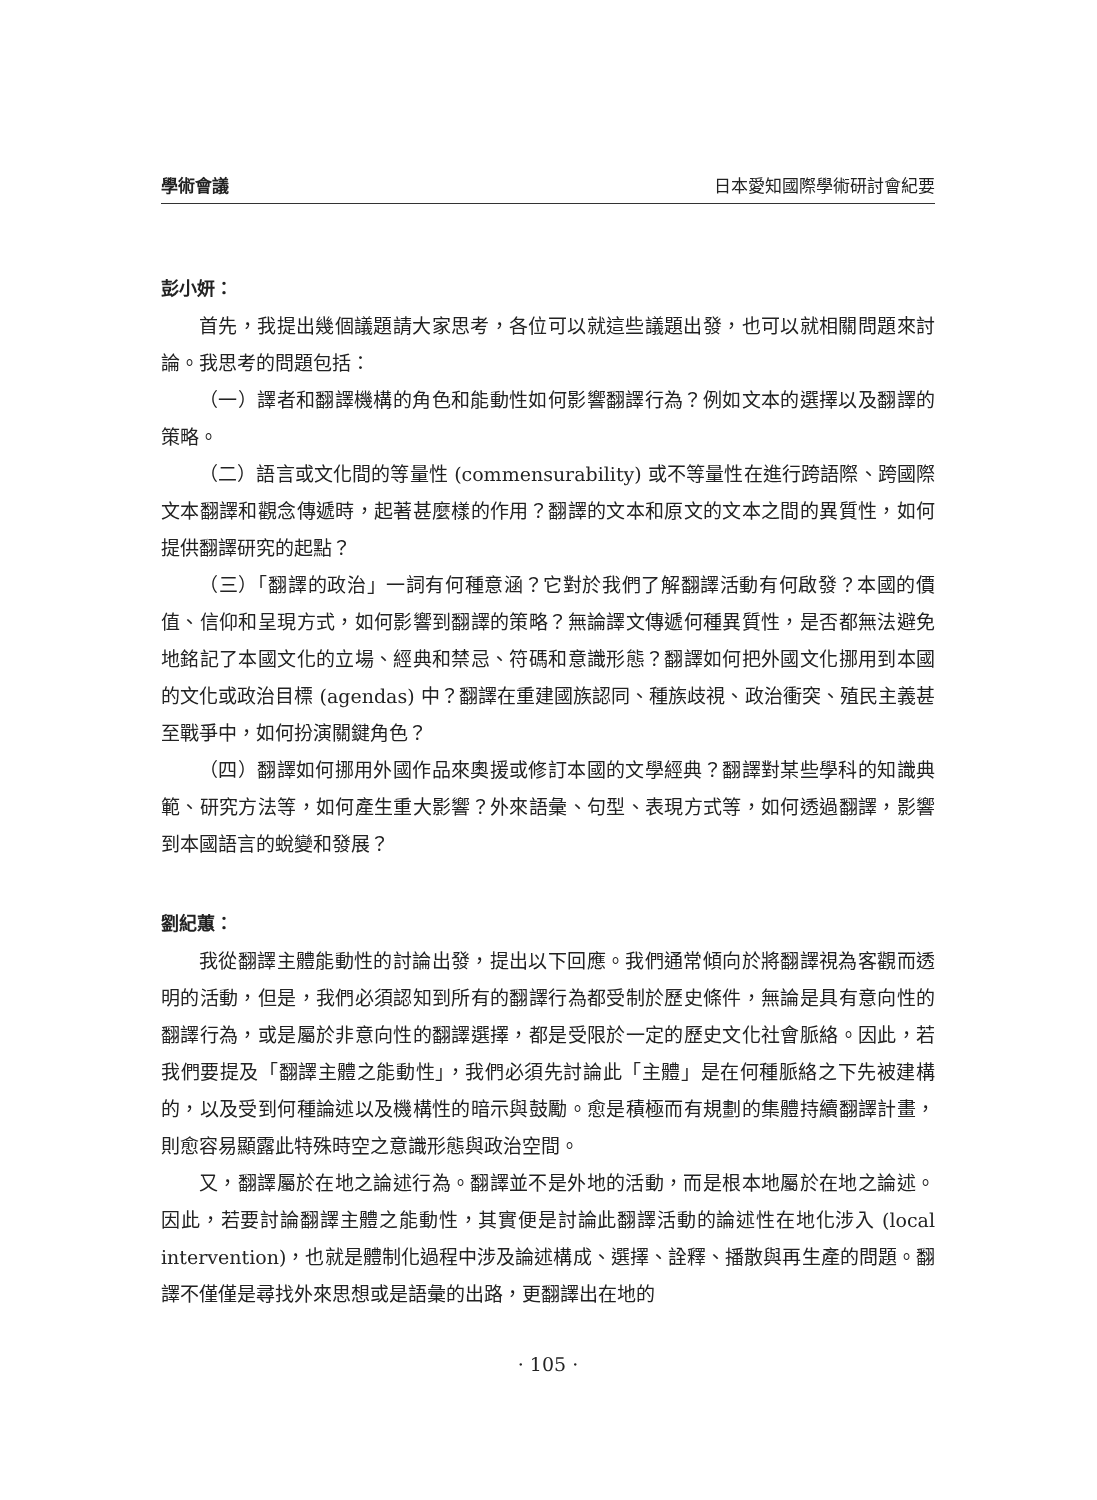學術會議 日本愛知國際學術研討會紀要
彭小妍：
首先，我提出幾個議題請大家思考，各位可以就這些議題出發，也可以就相關問題來討論。我思考的問題包括：
（一）譯者和翻譯機構的角色和能動性如何影響翻譯行為？例如文本的選擇以及翻譯的策略。
（二）語言或文化間的等量性 (commensurability) 或不等量性在進行跨語際、跨國際文本翻譯和觀念傳遞時，起著甚麼樣的作用？翻譯的文本和原文的文本之間的異質性，如何提供翻譯研究的起點？
（三）「翻譯的政治」一詞有何種意涵？它對於我們了解翻譯活動有何啟發？本國的價值、信仰和呈現方式，如何影響到翻譯的策略？無論譯文傳遞何種異質性，是否都無法避免地銘記了本國文化的立場、經典和禁忌、符碼和意識形態？翻譯如何把外國文化挪用到本國的文化或政治目標 (agendas) 中？翻譯在重建國族認同、種族歧視、政治衝突、殖民主義甚至戰爭中，如何扮演關鍵角色？
（四）翻譯如何挪用外國作品來奧援或修訂本國的文學經典？翻譯對某些學科的知識典範、研究方法等，如何產生重大影響？外來語彙、句型、表現方式等，如何透過翻譯，影響到本國語言的蛻變和發展？
劉紀蕙：
我從翻譯主體能動性的討論出發，提出以下回應。我們通常傾向於將翻譯視為客觀而透明的活動，但是，我們必須認知到所有的翻譯行為都受制於歷史條件，無論是具有意向性的翻譯行為，或是屬於非意向性的翻譯選擇，都是受限於一定的歷史文化社會脈絡。因此，若我們要提及「翻譯主體之能動性」，我們必須先討論此「主體」是在何種脈絡之下先被建構的，以及受到何種論述以及機構性的暗示與鼓勵。愈是積極而有規劃的集體持續翻譯計畫，則愈容易顯露此特殊時空之意識形態與政治空間。
又，翻譯屬於在地之論述行為。翻譯並不是外地的活動，而是根本地屬於在地之論述。因此，若要討論翻譯主體之能動性，其實便是討論此翻譯活動的論述性在地化涉入 (local intervention)，也就是體制化過程中涉及論述構成、選擇、詮釋、播散與再生產的問題。翻譯不僅僅是尋找外來思想或是語彙的出路，更翻譯出在地的
· 105 ·